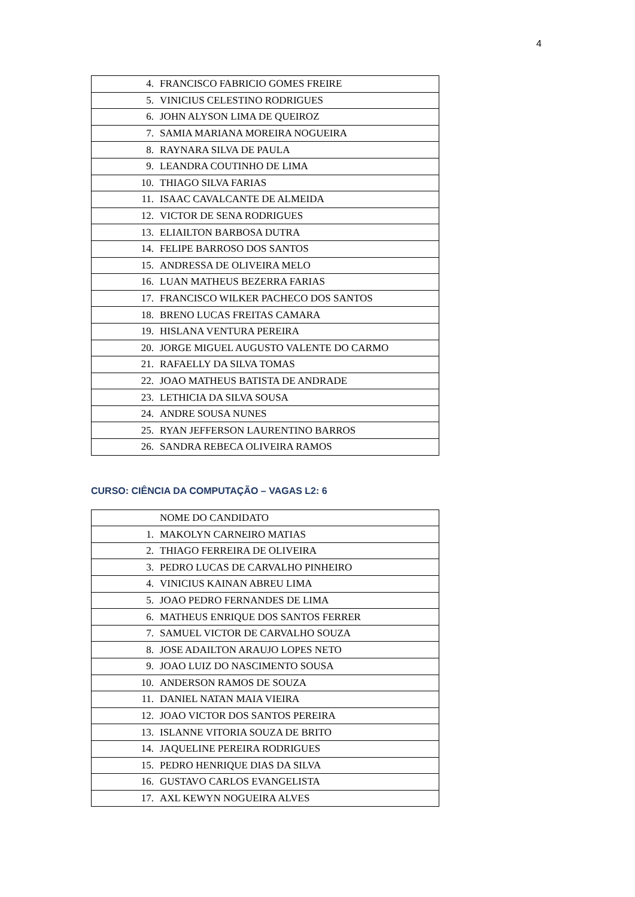4
| 4. FRANCISCO FABRICIO GOMES FREIRE |
| 5. VINICIUS CELESTINO RODRIGUES |
| 6. JOHN ALYSON LIMA DE QUEIROZ |
| 7. SAMIA MARIANA MOREIRA NOGUEIRA |
| 8. RAYNARA SILVA DE PAULA |
| 9. LEANDRA COUTINHO DE LIMA |
| 10. THIAGO SILVA FARIAS |
| 11. ISAAC CAVALCANTE DE ALMEIDA |
| 12. VICTOR DE SENA RODRIGUES |
| 13. ELIAILTON BARBOSA DUTRA |
| 14. FELIPE BARROSO DOS SANTOS |
| 15. ANDRESSA DE OLIVEIRA MELO |
| 16. LUAN MATHEUS BEZERRA FARIAS |
| 17. FRANCISCO WILKER PACHECO DOS SANTOS |
| 18. BRENO LUCAS FREITAS CAMARA |
| 19. HISLANA VENTURA PEREIRA |
| 20. JORGE MIGUEL AUGUSTO VALENTE DO CARMO |
| 21. RAFAELLY DA SILVA TOMAS |
| 22. JOAO MATHEUS BATISTA DE ANDRADE |
| 23. LETHICIA DA SILVA SOUSA |
| 24. ANDRE SOUSA NUNES |
| 25. RYAN JEFFERSON LAURENTINO BARROS |
| 26. SANDRA REBECA OLIVEIRA RAMOS |
CURSO: CIÊNCIA DA COMPUTAÇÃO – VAGAS L2: 6
| NOME DO CANDIDATO |
| 1. MAKOLYN CARNEIRO MATIAS |
| 2. THIAGO FERREIRA DE OLIVEIRA |
| 3. PEDRO LUCAS DE CARVALHO PINHEIRO |
| 4. VINICIUS KAINAN ABREU LIMA |
| 5. JOAO PEDRO FERNANDES DE LIMA |
| 6. MATHEUS ENRIQUE DOS SANTOS FERRER |
| 7. SAMUEL VICTOR DE CARVALHO SOUZA |
| 8. JOSE ADAILTON ARAUJO LOPES NETO |
| 9. JOAO LUIZ DO NASCIMENTO SOUSA |
| 10. ANDERSON RAMOS DE SOUZA |
| 11. DANIEL NATAN MAIA VIEIRA |
| 12. JOAO VICTOR DOS SANTOS PEREIRA |
| 13. ISLANNE VITORIA SOUZA DE BRITO |
| 14. JAQUELINE PEREIRA RODRIGUES |
| 15. PEDRO HENRIQUE DIAS DA SILVA |
| 16. GUSTAVO CARLOS EVANGELISTA |
| 17. AXL KEWYN NOGUEIRA ALVES |